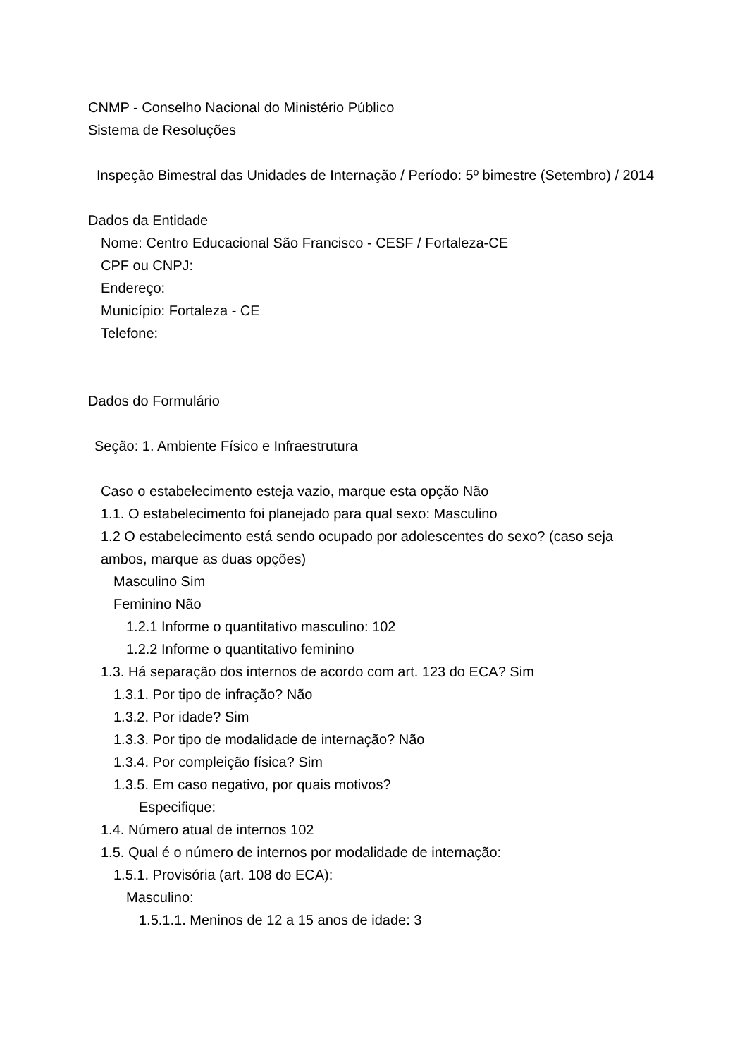CNMP - Conselho Nacional do Ministério Público
Sistema de Resoluções
Inspeção Bimestral das Unidades de Internação / Período: 5º bimestre (Setembro) / 2014
Dados da Entidade
Nome: Centro Educacional São Francisco - CESF / Fortaleza-CE
CPF ou CNPJ:
Endereço:
Município: Fortaleza - CE
Telefone:
Dados do Formulário
Seção: 1. Ambiente Físico e Infraestrutura
Caso o estabelecimento esteja vazio, marque esta opção Não
1.1. O estabelecimento foi planejado para qual sexo: Masculino
1.2 O estabelecimento está sendo ocupado por adolescentes do sexo? (caso seja ambos, marque as duas opções)
Masculino Sim
Feminino Não
1.2.1 Informe o quantitativo masculino: 102
1.2.2 Informe o quantitativo feminino
1.3. Há separação dos internos de acordo com art. 123 do ECA? Sim
1.3.1. Por tipo de infração? Não
1.3.2. Por idade? Sim
1.3.3. Por tipo de modalidade de internação? Não
1.3.4. Por compleição física? Sim
1.3.5. Em caso negativo, por quais motivos?
Especifique:
1.4. Número atual de internos 102
1.5. Qual é o número de internos por modalidade de internação:
1.5.1. Provisória (art. 108 do ECA):
Masculino:
1.5.1.1. Meninos de 12 a 15 anos de idade: 3